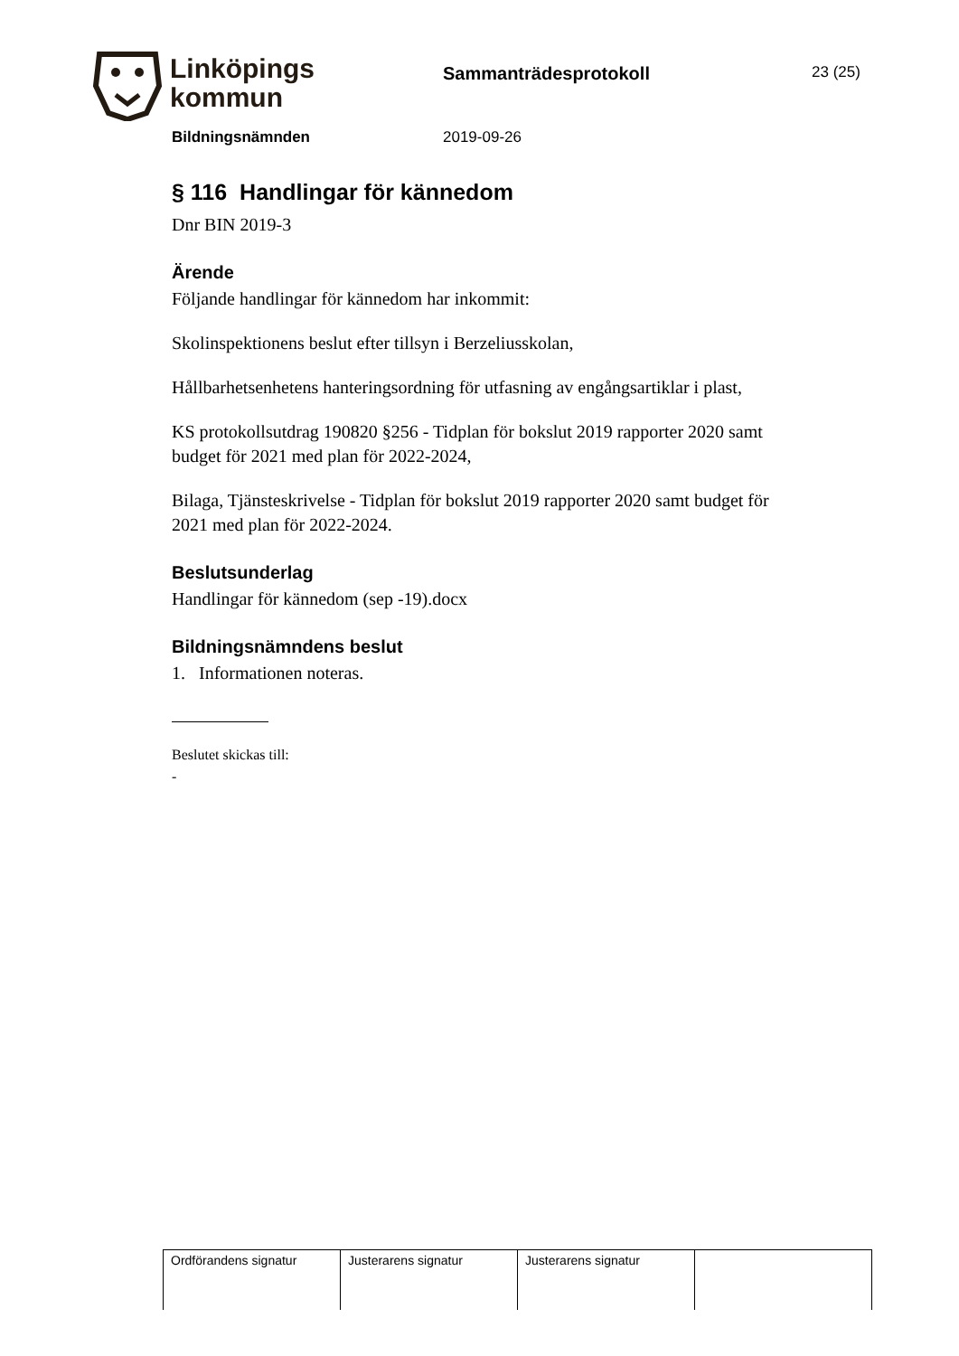Linköpings
kommun
Sammanträdesprotokoll 23 (25)
Bildningsnämnden 2019-09-26
§ 116 Handlingar för kännedom
Dnr BIN 2019-3
Ärende
Följande handlingar för kännedom har inkommit:
Skolinspektionens beslut efter tillsyn i Berzeliusskolan,
Hållbarhetsenhetens hanteringsordning för utfasning av engångsartiklar i plast,
KS protokollsutdrag 190820 §256 - Tidplan för bokslut 2019 rapporter 2020 samt budget för 2021 med plan för 2022-2024,
Bilaga, Tjänsteskrivelse - Tidplan för bokslut 2019 rapporter 2020 samt budget för 2021 med plan för 2022-2024.
Beslutsunderlag
Handlingar för kännedom (sep -19).docx
Bildningsnämndens beslut
1. Informationen noteras.
Beslutet skickas till:
-
| Ordförandens signatur | Justerarens signatur | Justerarens signatur | |